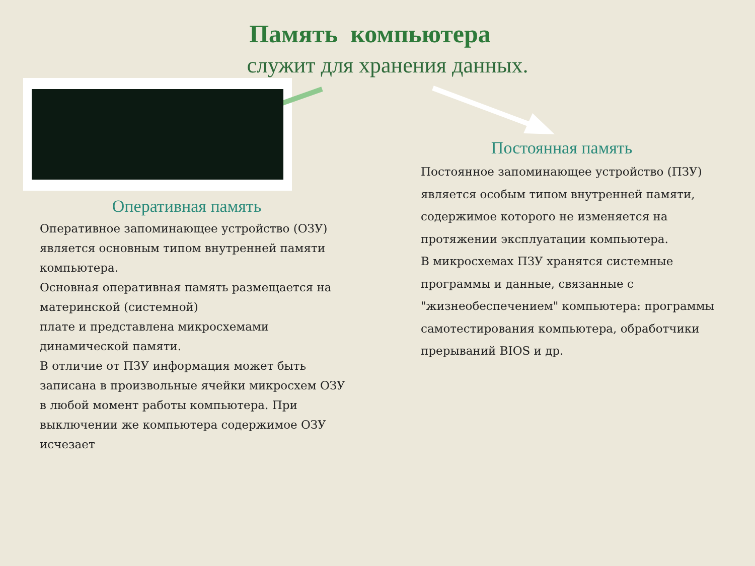Память компьютера
служит для хранения данных.
Оперативная память
Оперативное запоминающее устройство (ОЗУ) является основным типом внутренней памяти компьютера.
Основная оперативная память размещается на материнской (системной)
плате и представлена микросхемами динамической памяти.
В отличие от ПЗУ информация может быть записана в произвольные ячейки микросхем ОЗУ в любой момент работы компьютера. При выключении же компьютера содержимое ОЗУ исчезает
Постоянная память
Постоянное запоминающее устройство (ПЗУ) является особым типом внутренней памяти, содержимое которого не изменяется на протяжении эксплуатации компьютера.
В микросхемах ПЗУ хранятся системные программы и данные, связанные с "жизнеобеспечением" компьютера: программы самотестирования компьютера, обработчики прерываний BIOS и др.